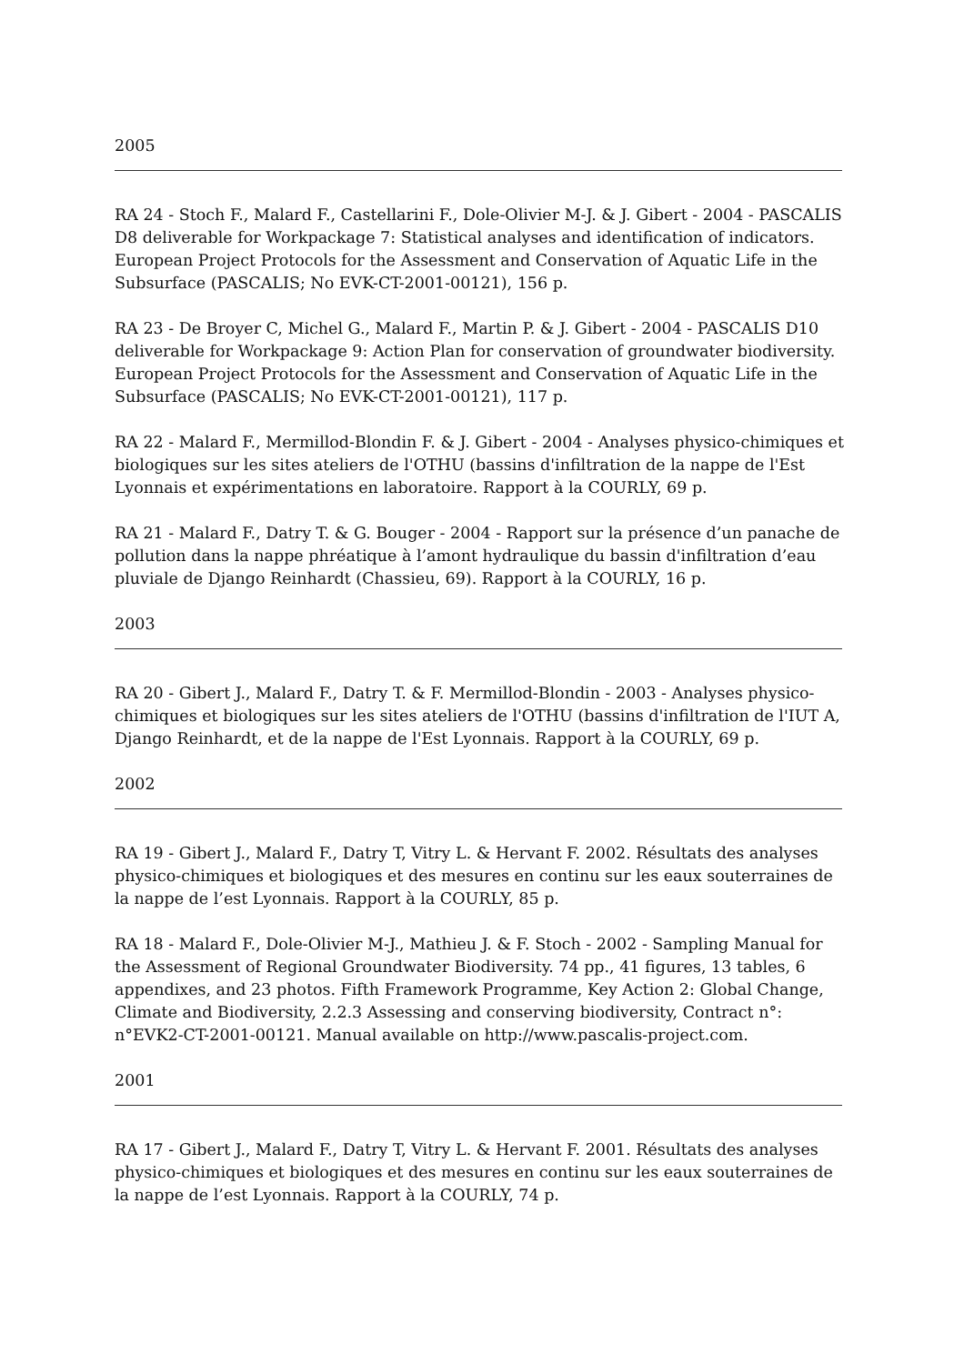2005
RA 24 - Stoch F., Malard F., Castellarini F., Dole-Olivier M-J. & J. Gibert - 2004 - PASCALIS D8 deliverable for Workpackage 7: Statistical analyses and identification of indicators. European Project Protocols for the Assessment and Conservation of Aquatic Life in the Subsurface (PASCALIS; No EVK-CT-2001-00121), 156 p.
RA 23 - De Broyer C, Michel G., Malard F., Martin P. & J. Gibert - 2004 - PASCALIS D10 deliverable for Workpackage 9: Action Plan for conservation of groundwater biodiversity. European Project Protocols for the Assessment and Conservation of Aquatic Life in the Subsurface (PASCALIS; No EVK-CT-2001-00121), 117 p.
RA 22 - Malard F., Mermillod-Blondin F. & J. Gibert - 2004 - Analyses physico-chimiques et biologiques sur les sites ateliers de l'OTHU (bassins d'infiltration de la nappe de l'Est Lyonnais et expérimentations en laboratoire. Rapport à la COURLY, 69 p.
RA 21 - Malard F., Datry T. & G. Bouger - 2004 - Rapport sur la présence d’un panache de pollution dans la nappe phréatique à l’amont hydraulique du bassin d'infiltration d’eau pluviale de Django Reinhardt (Chassieu, 69). Rapport à la COURLY, 16 p.
2003
RA 20 - Gibert J., Malard F., Datry T. & F. Mermillod-Blondin - 2003 - Analyses physico-chimiques et biologiques sur les sites ateliers de l'OTHU (bassins d'infiltration de l'IUT A, Django Reinhardt, et de la nappe de l'Est Lyonnais. Rapport à la COURLY, 69 p.
2002
RA 19 - Gibert J., Malard F., Datry T, Vitry L. & Hervant F. 2002. Résultats des analyses physico-chimiques et biologiques et des mesures en continu sur les eaux souterraines de la nappe de l’est Lyonnais. Rapport à la COURLY, 85 p.
RA 18 - Malard F., Dole-Olivier M-J., Mathieu J. & F. Stoch - 2002 - Sampling Manual for the Assessment of Regional Groundwater Biodiversity. 74 pp., 41 figures, 13 tables, 6 appendixes, and 23 photos. Fifth Framework Programme, Key Action 2: Global Change, Climate and Biodiversity, 2.2.3 Assessing and conserving biodiversity, Contract n°: n°EVK2-CT-2001-00121. Manual available on http://www.pascalis-project.com.
2001
RA 17 - Gibert J., Malard F., Datry T, Vitry L. & Hervant F. 2001. Résultats des analyses physico-chimiques et biologiques et des mesures en continu sur les eaux souterraines de la nappe de l’est Lyonnais. Rapport à la COURLY, 74 p.